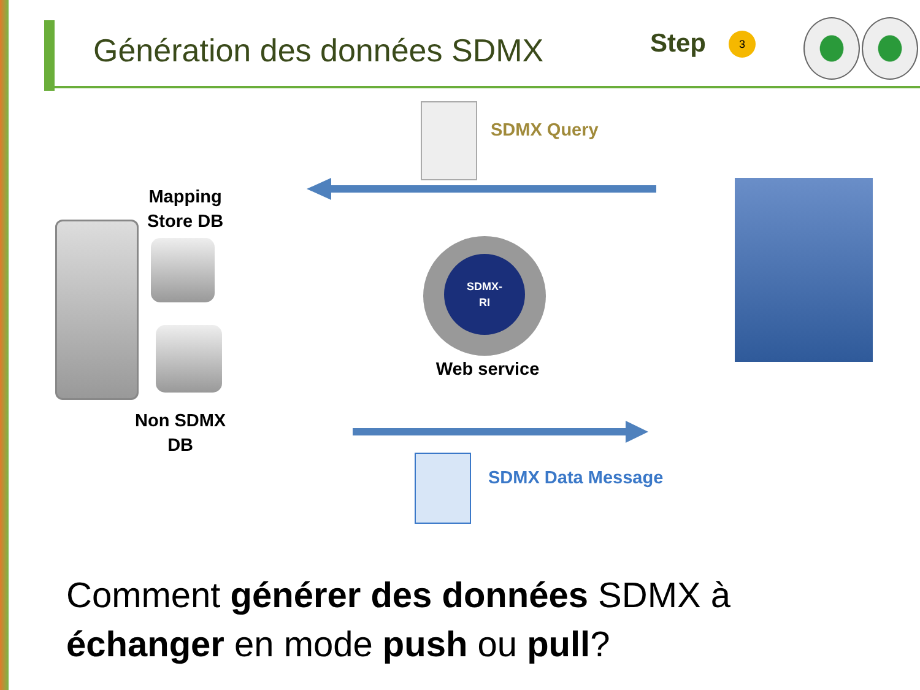Génération des données SDMX Step 3
SDMX Query
Mapping
Store DB
Non SDMX
DB
SDMX-
RI
Web service
SDMX Data Message
Comment générer des données SDMX à échanger en mode push ou pull?